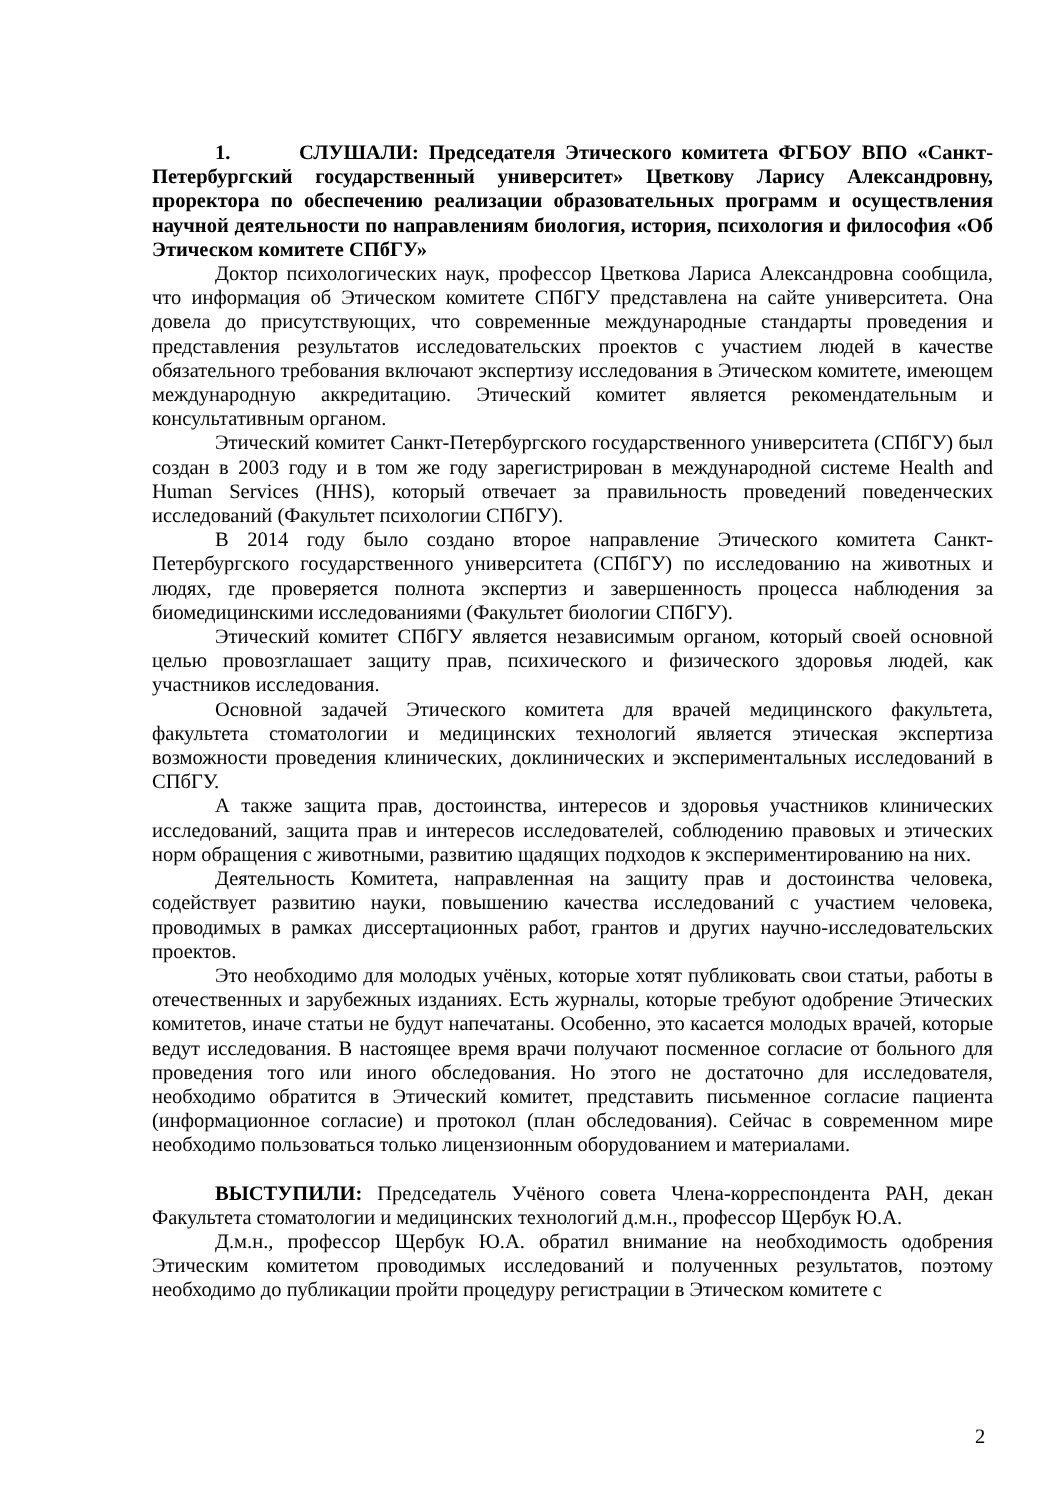1. СЛУШАЛИ: Председателя Этического комитета ФГБОУ ВПО «Санкт-Петербургский государственный университет» Цветкову Ларису Александровну, проректора по обеспечению реализации образовательных программ и осуществления научной деятельности по направлениям биология, история, психология и философия «Об Этическом комитете СПбГУ»
Доктор психологических наук, профессор Цветкова Лариса Александровна сообщила, что информация об Этическом комитете СПбГУ представлена на сайте университета. Она довела до присутствующих, что современные международные стандарты проведения и представления результатов исследовательских проектов с участием людей в качестве обязательного требования включают экспертизу исследования в Этическом комитете, имеющем международную аккредитацию. Этический комитет является рекомендательным и консультативным органом.
Этический комитет Санкт-Петербургского государственного университета (СПбГУ) был создан в 2003 году и в том же году зарегистрирован в международной системе Health and Human Services (HHS), который отвечает за правильность проведений поведенческих исследований (Факультет психологии СПбГУ).
В 2014 году было создано второе направление Этического комитета Санкт-Петербургского государственного университета (СПбГУ) по исследованию на животных и людях, где проверяется полнота экспертиз и завершенность процесса наблюдения за биомедицинскими исследованиями (Факультет биологии СПбГУ).
Этический комитет СПбГУ является независимым органом, который своей основной целью провозглашает защиту прав, психического и физического здоровья людей, как участников исследования.
Основной задачей Этического комитета для врачей медицинского факультета, факультета стоматологии и медицинских технологий является этическая экспертиза возможности проведения клинических, доклинических и экспериментальных исследований в СПбГУ.
А также защита прав, достоинства, интересов и здоровья участников клинических исследований, защита прав и интересов исследователей, соблюдению правовых и этических норм обращения с животными, развитию щадящих подходов к экспериментированию на них.
Деятельность Комитета, направленная на защиту прав и достоинства человека, содействует развитию науки, повышению качества исследований с участием человека, проводимых в рамках диссертационных работ, грантов и других научно-исследовательских проектов.
Это необходимо для молодых учёных, которые хотят публиковать свои статьи, работы в отечественных и зарубежных изданиях. Есть журналы, которые требуют одобрение Этических комитетов, иначе статьи не будут напечатаны. Особенно, это касается молодых врачей, которые ведут исследования. В настоящее время врачи получают посменное согласие от больного для проведения того или иного обследования. Но этого не достаточно для исследователя, необходимо обратится в Этический комитет, представить письменное согласие пациента (информационное согласие) и протокол (план обследования). Сейчас в современном мире необходимо пользоваться только лицензионным оборудованием и материалами.
ВЫСТУПИЛИ: Председатель Учёного совета Члена-корреспондента РАН, декан Факультета стоматологии и медицинских технологий д.м.н., профессор Щербук Ю.А.
Д.м.н., профессор Щербук Ю.А. обратил внимание на необходимость одобрения Этическим комитетом проводимых исследований и полученных результатов, поэтому необходимо до публикации пройти процедуру регистрации в Этическом комитете с
2